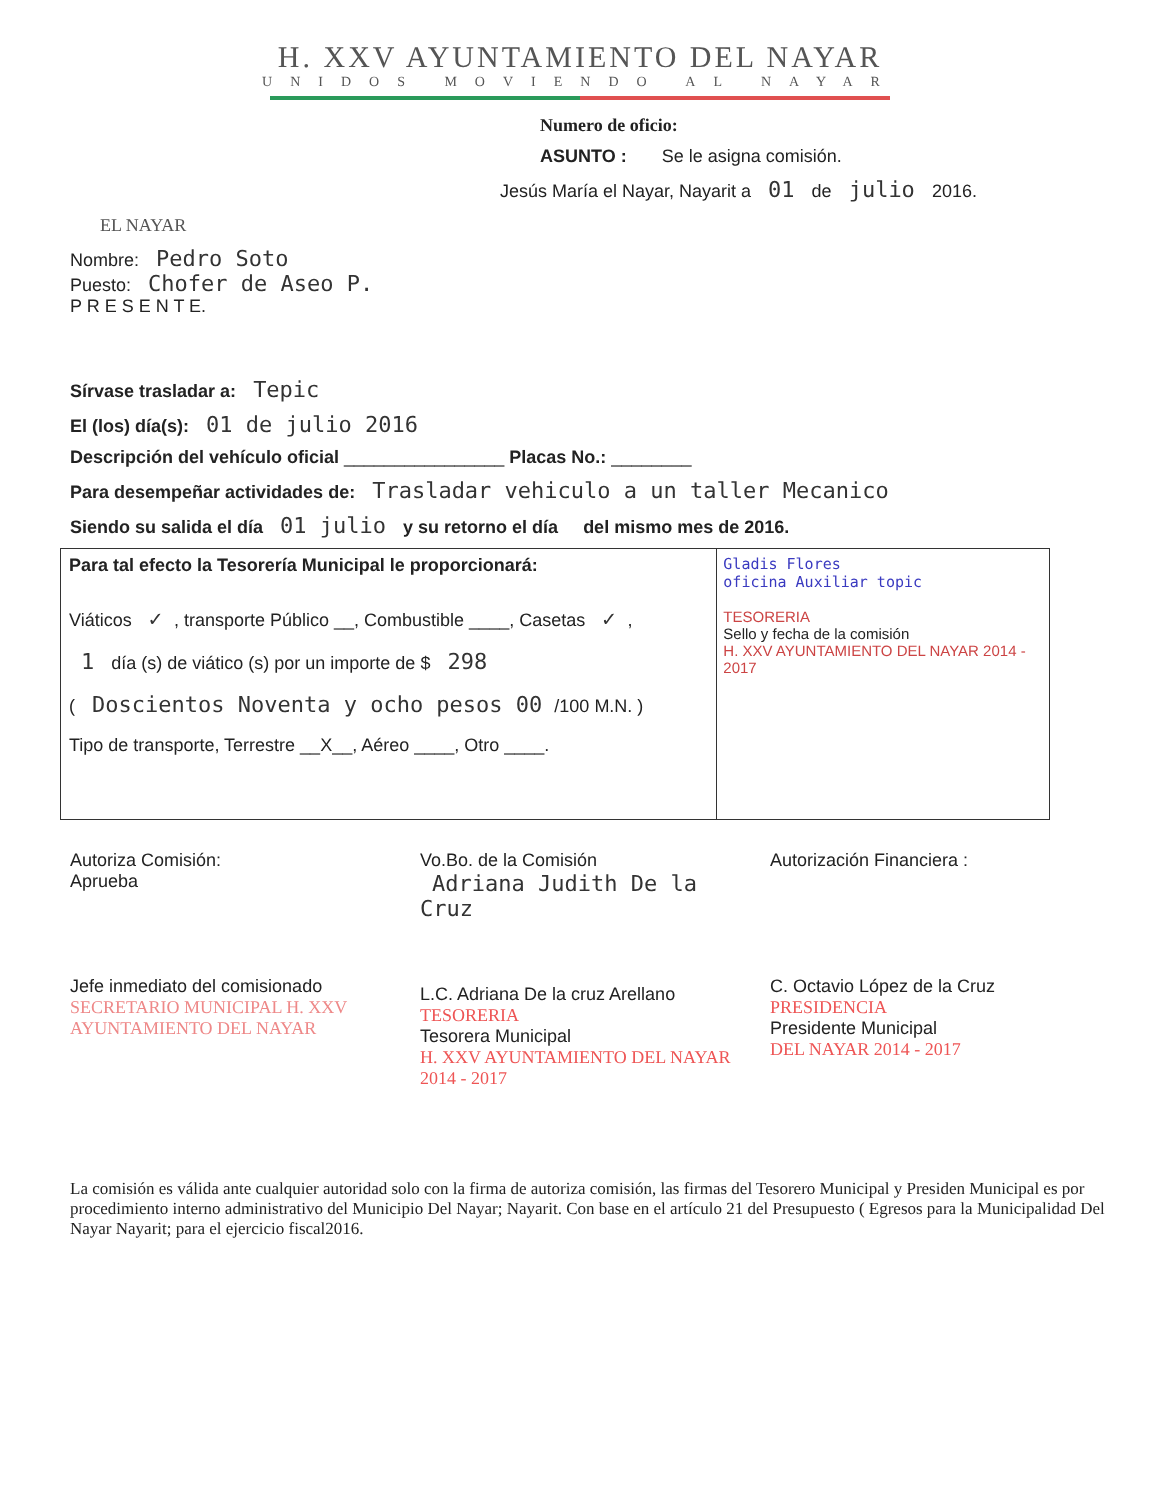H. XXV AYUNTAMIENTO DEL NAYAR
UNIDOS MOVIENDO AL NAYAR
EL NAYAR
Numero de oficio:
ASUNTO : Se le asigna comisión.
Jesús María el Nayar, Nayarit a 01 de julio 2016.
Nombre: Pedro Soto
Puesto: Chofer de Aseo P.
P R E S E N T E.
Sírvase trasladar a: Tepic
El (los) día(s): 01 de julio 2016
Descripción del vehículo oficial ________________ Placas No.: ________
Para desempeñar actividades de: Trasladar vehiculo a un taller Mecanico
Siendo su salida el día 01 julio y su retorno el día del mismo mes de 2016.
Para tal efecto la Tesorería Municipal le proporcionará:
Viáticos ✓, transporte Público __, Combustible ____, Casetas ✓,
1 día (s) de viático (s) por un importe de $ 298
( Doscientos Noventa y ocho pesos 00 /100 M.N. )
Tipo de transporte, Terrestre __X__, Aéreo ____, Otro ____.
Gladis Flores
oficina Auxiliar topic
TESORERIA
Sello y fecha de la comisión
H. XXV AYUNTAMIENTO DEL NAYAR 2014 - 2017
Autoriza Comisión:
Aprueba
Jefe inmediato del comisionado
SECRETARIO MUNICIPAL H. XXV AYUNTAMIENTO DEL NAYAR
Vo.Bo. de la Comisión
Adriana Judith De la Cruz
L.C. Adriana De la cruz Arellano
TESORERIA
Tesorera Municipal
H. XXV AYUNTAMIENTO DEL NAYAR 2014 - 2017
Autorización Financiera :
C. Octavio López de la Cruz
PRESIDENCIA
Presidente Municipal
DEL NAYAR 2014 - 2017
La comisión es válida ante cualquier autoridad solo con la firma de autoriza comisión, las firmas del Tesorero Municipal y Presiden Municipal es por procedimiento interno administrativo del Municipio Del Nayar; Nayarit. Con base en el artículo 21 del Presupuesto ( Egresos para la Municipalidad Del Nayar Nayarit; para el ejercicio fiscal2016.